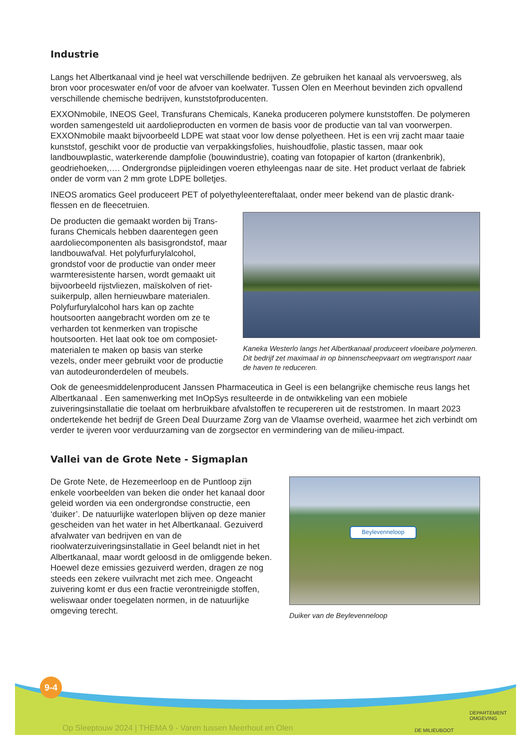Industrie
Langs het Albertkanaal vind je heel wat verschillende bedrijven. Ze gebruiken het kanaal als vervoersweg, als bron voor proceswater en/of voor de afvoer van koelwater. Tussen Olen en Meerhout bevinden zich opvallend verschillende chemische bedrijven, kunststofproducenten.
EXXONmobile, INEOS Geel, Transfurans Chemicals, Kaneka produceren polymere kunststoffen. De polymeren worden samengesteld uit aardolieproducten en vormen de basis voor de productie van tal van voorwerpen. EXXONmobile maakt bijvoorbeeld LDPE wat staat voor low dense polyetheen. Het is een vrij zacht maar taaie kunststof, geschikt voor de productie van verpakkingsfolies, huishoudfolie, plastic tassen, maar ook landbouwplastic, waterkerende dampfolie (bouwindustrie), coating van fotopapier of karton (drankenbrik), geodriehoeken,…. Ondergrondse pijpleidingen voeren ethyleengas naar de site. Het product verlaat de fabriek onder de vorm van 2 mm grote LDPE bolletjes.
INEOS aromatics Geel produceert PET of polyethyleentereftalaat, onder meer bekend van de plastic drank-flessen en de fleecetruien.
De producten die gemaakt worden bij Trans-furans Chemicals hebben daarentegen geen aardoliecomponenten als basisgrondstof, maar landbouwafval. Het polyfurfurylalcohol, grondstof voor de productie van onder meer warmteresistente harsen, wordt gemaakt uit bijvoorbeeld rijstvliezen, maïskolven of riet-suikerpulp, allen hernieuwbare materialen. Polyfurfurylalcohol hars kan op zachte houtsoorten aangebracht worden om ze te verharden tot kenmerken van tropische houtsoorten. Het laat ook toe om composiet-materialen te maken op basis van sterke vezels, onder meer gebruikt voor de productie van autodeuronderdelen of meubels.
Kaneka Westerlo langs het Albertkanaal produceert vloeibare polymeren. Dit bedrijf zet maximaal in op binnenscheepvaart om wegtransport naar de haven te reduceren.
Ook de geneesmiddelenproducent Janssen Pharmaceutica in Geel is een belangrijke chemische reus langs het Albertkanaal . Een samenwerking met InOpSys resulteerde in de ontwikkeling van een mobiele zuiveringsinstallatie die toelaat om herbruikbare afvalstoffen te recupereren uit de reststromen. In maart 2023 ondertekende het bedrijf de Green Deal Duurzame Zorg van de Vlaamse overheid, waarmee het zich verbindt om verder te ijveren voor verduurzaming van de zorgsector en vermindering van de milieu-impact.
Vallei van de Grote Nete - Sigmaplan
De Grote Nete, de Hezemeerloop en de Puntloop zijn enkele voorbeelden van beken die onder het kanaal door geleid worden via een ondergrondse constructie, een ‘duiker’. De natuurlijke waterlopen blijven op deze manier gescheiden van het water in het Albertkanaal. Gezuiverd afvalwater van bedrijven en van de rioolwaterzuiveringsinstallatie in Geel belandt niet in het Albertkanaal, maar wordt geloosd in de omliggende beken. Hoewel deze emissies gezuiverd werden, dragen ze nog steeds een zekere vuilvracht met zich mee. Ongeacht zuivering komt er dus een fractie verontreinigde stoffen, weliswaar onder toegelaten normen, in de natuurlijke omgeving terecht.
Beylevenneloop
Duiker van de Beylevenneloop
9-4
Op Sleeptouw 2024 | THEMA 9 - Varen tussen Meerhout en Olen
DE MILIEUBOOT
DEPARTEMENT
OMGEVING